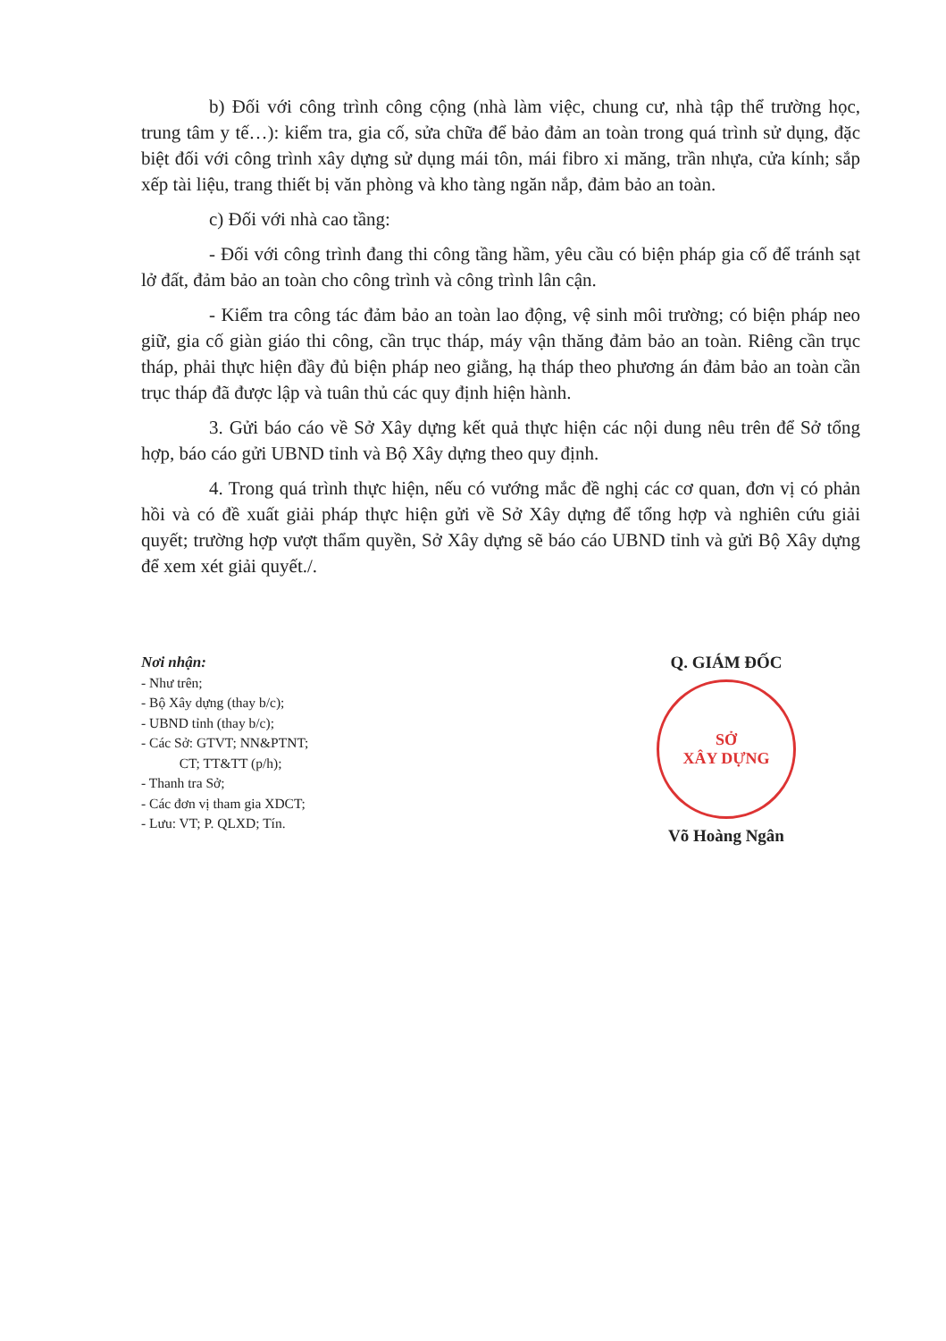b) Đối với công trình công cộng (nhà làm việc, chung cư, nhà tập thể trường học, trung tâm y tế…): kiểm tra, gia cố, sửa chữa để bảo đảm an toàn trong quá trình sử dụng, đặc biệt đối với công trình xây dựng sử dụng mái tôn, mái fibro xi măng, trần nhựa, cửa kính; sắp xếp tài liệu, trang thiết bị văn phòng và kho tàng ngăn nắp, đảm bảo an toàn.
c) Đối với nhà cao tầng:
- Đối với công trình đang thi công tầng hầm, yêu cầu có biện pháp gia cố để tránh sạt lở đất, đảm bảo an toàn cho công trình và công trình lân cận.
- Kiểm tra công tác đảm bảo an toàn lao động, vệ sinh môi trường; có biện pháp neo giữ, gia cố giàn giáo thi công, cần trục tháp, máy vận thăng đảm bảo an toàn. Riêng cần trục tháp, phải thực hiện đầy đủ biện pháp neo giằng, hạ tháp theo phương án đảm bảo an toàn cần trục tháp đã được lập và tuân thủ các quy định hiện hành.
3. Gửi báo cáo về Sở Xây dựng kết quả thực hiện các nội dung nêu trên để Sở tổng hợp, báo cáo gửi UBND tỉnh và Bộ Xây dựng theo quy định.
4. Trong quá trình thực hiện, nếu có vướng mắc đề nghị các cơ quan, đơn vị có phản hồi và có đề xuất giải pháp thực hiện gửi về Sở Xây dựng để tổng hợp và nghiên cứu giải quyết; trường hợp vượt thẩm quyền, Sở Xây dựng sẽ báo cáo UBND tỉnh và gửi Bộ Xây dựng để xem xét giải quyết./.
Nơi nhận:
- Như trên;
- Bộ Xây dựng (thay b/c);
- UBND tỉnh (thay b/c);
- Các Sở: GTVT; NN&PTNT;
CT; TT&TT (p/h);
- Thanh tra Sở;
- Các đơn vị tham gia XDCT;
- Lưu: VT; P. QLXD; Tín.
Q. GIÁM ĐỐC
SỞ
XÂY DỰNG
Võ Hoàng Ngân